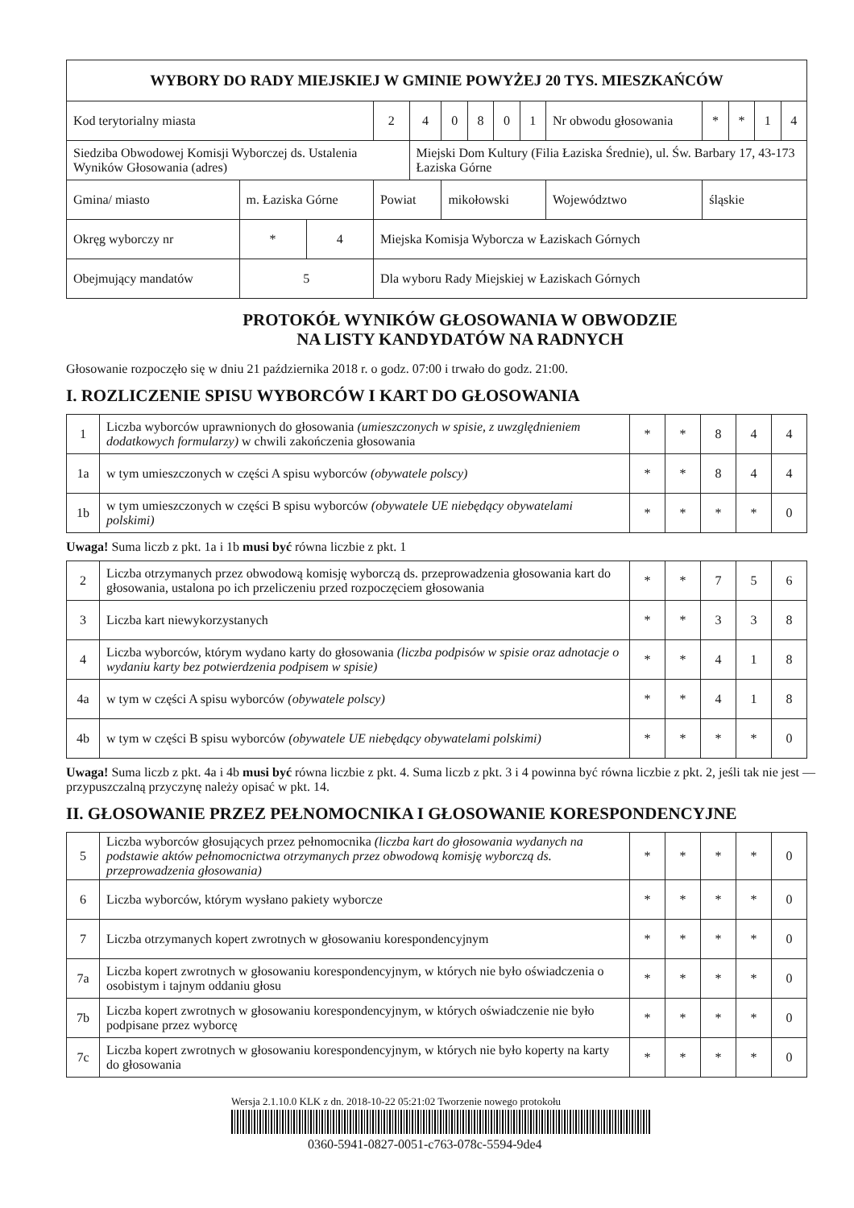| WYBORY DO RADY MIEJSKIEJ W GMINIE POWYŻEJ 20 TYS. MIESZKAŃCÓW | | | | | | | | | | | | | | | |
| Kod terytorialny miasta | | | | 2 | 4 | 0 | 8 | 0 | 1 | Nr obwodu głosowania | | * | * | 1 | 4 |
| Siedziba Obwodowej Komisji Wyborczej ds. Ustalenia Wyników Głosowania (adres) | | | | | Miejski Dom Kultury (Filia Łaziska Średnie), ul. Św. Barbary 17, 43-173 Łaziska Górne | | | | | | | | | | |
| Gmina/ miasto | m. Łaziska Górne | | | Powiat | | mikołowski | | | | Województwo | śląskie | | | | |
| Okręg wyborczy nr | | * | 4 | Miejska Komisja Wyborcza w Łaziskach Górnych | | | | | | | | | | | |
| Obejmujący mandatów | | 5 | | Dla wyboru Rady Miejskiej w Łaziskach Górnych | | | | | | | | | | | |
PROTOKÓŁ WYNIKÓW GŁOSOWANIA W OBWODZIE
NA LISTY KANDYDATÓW NA RADNYCH
Głosowanie rozpoczęło się w dniu 21 października 2018 r. o godz. 07:00 i trwało do godz. 21:00.
I. ROZLICZENIE SPISU WYBORCÓW I KART DO GŁOSOWANIA
| 1 | Liczba wyborców uprawnionych do głosowania (umieszczonych w spisie, z uwzględnieniem dodatkowych formularzy) w chwili zakończenia głosowania | * | * | 8 | 4 | 4 |
| 1a | w tym umieszczonych w części A spisu wyborców (obywatele polscy) | * | * | 8 | 4 | 4 |
| 1b | w tym umieszczonych w części B spisu wyborców (obywatele UE niebędący obywatelami polskimi) | * | * | * | * | 0 |
Uwaga! Suma liczb z pkt. 1a i 1b musi być równa liczbie z pkt. 1
| 2 | Liczba otrzymanych przez obwodową komisję wyborczą ds. przeprowadzenia głosowania kart do głosowania, ustalona po ich przeliczeniu przed rozpoczęciem głosowania | * | * | 7 | 5 | 6 |
| 3 | Liczba kart niewykorzystanych | * | * | 3 | 3 | 8 |
| 4 | Liczba wyborców, którym wydano karty do głosowania (liczba podpisów w spisie oraz adnotacje o wydaniu karty bez potwierdzenia podpisem w spisie) | * | * | 4 | 1 | 8 |
| 4a | w tym w części A spisu wyborców (obywatele polscy) | * | * | 4 | 1 | 8 |
| 4b | w tym w części B spisu wyborców (obywatele UE niebędący obywatelami polskimi) | * | * | * | * | 0 |
Uwaga! Suma liczb z pkt. 4a i 4b musi być równa liczbie z pkt. 4. Suma liczb z pkt. 3 i 4 powinna być równa liczbie z pkt. 2, jeśli tak nie jest — przypuszczalną przyczynę należy opisać w pkt. 14.
II. GŁOSOWANIE PRZEZ PEŁNOMOCNIKA I GŁOSOWANIE KORESPONDENCYJNE
| 5 | Liczba wyborców głosujących przez pełnomocnika (liczba kart do głosowania wydanych na podstawie aktów pełnomocnictwa otrzymanych przez obwodową komisję wyborczą ds. przeprowadzenia głosowania) | * | * | * | * | 0 |
| 6 | Liczba wyborców, którym wysłano pakiety wyborcze | * | * | * | * | 0 |
| 7 | Liczba otrzymanych kopert zwrotnych w głosowaniu korespondencyjnym | * | * | * | * | 0 |
| 7a | Liczba kopert zwrotnych w głosowaniu korespondencyjnym, w których nie było oświadczenia o osobistym i tajnym oddaniu głosu | * | * | * | * | 0 |
| 7b | Liczba kopert zwrotnych w głosowaniu korespondencyjnym, w których oświadczenie nie było podpisane przez wyborcę | * | * | * | * | 0 |
| 7c | Liczba kopert zwrotnych w głosowaniu korespondencyjnym, w których nie było koperty na karty do głosowania | * | * | * | * | 0 |
Wersja 2.1.10.0 KLK z dn. 2018-10-22 05:21:02 Tworzenie nowego protokołu
0360-5941-0827-0051-c763-078c-5594-9de4